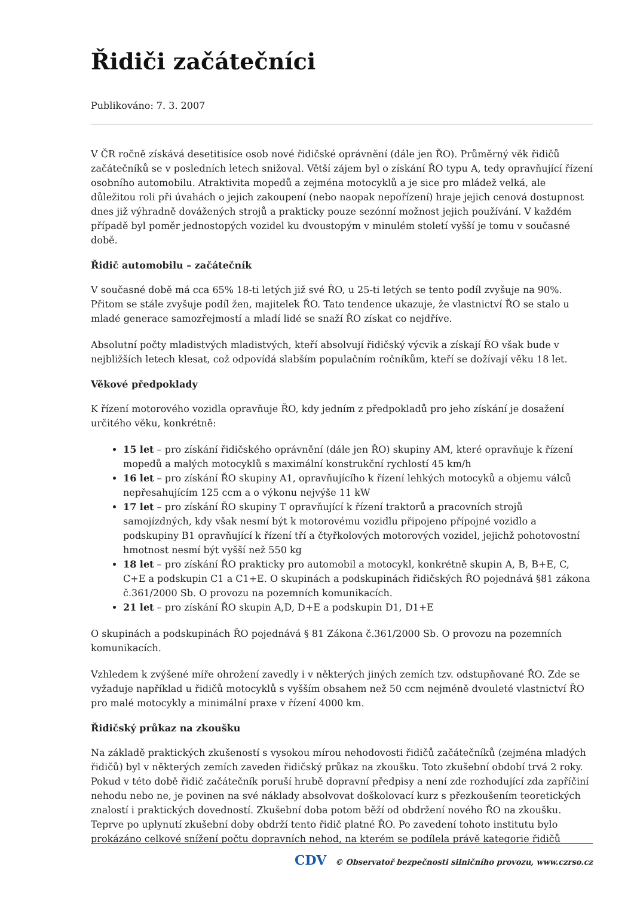Řidiči začátečníci
Publikováno: 7. 3. 2007
V ČR ročně získává desetitisíce osob nové řidičské oprávnění (dále jen ŘO). Průměrný věk řidičů začátečníků se v posledních letech snižoval. Větší zájem byl o získání ŘO typu A, tedy opravňující řízení osobního automobilu. Atraktivita mopedů a zejména motocyklů a je sice pro mládež velká, ale důležitou roli při úvahách o jejich zakoupení (nebo naopak nepořízení) hraje jejich cenová dostupnost dnes již výhradně dovážených strojů a prakticky pouze sezónní možnost jejich používání. V každém případě byl poměr jednostopých vozidel ku dvoustopým v minulém století vyšší je tomu v současné době.
Řidič automobilu – začátečník
V současné době má cca 65% 18-ti letých již své ŘO, u 25-ti letých se tento podíl zvyšuje na 90%. Přitom se stále zvyšuje podíl žen, majitelek ŘO. Tato tendence ukazuje, že vlastnictví ŘO se stalo u mladé generace samozřejmostí a mladí lidé se snaží ŘO získat co nejdříve.
Absolutní počty mladistvých mladistvých, kteří absolvují řidičský výcvik a získají ŘO však bude v nejbližších letech klesat, což odpovídá slabším populačním ročníkům, kteří se dožívají věku 18 let.
Věkové předpoklady
K řízení motorového vozidla opravňuje ŘO, kdy jedním z předpokladů pro jeho získání je dosažení určitého věku, konkrétně:
15 let – pro získání řidičského oprávnění (dále jen ŘO) skupiny AM, které opravňuje k řízení mopedů a malých motocyklů s maximální konstrukční rychlostí 45 km/h
16 let – pro získání ŘO skupiny A1, opravňujícího k řízení lehkých motocyků a objemu válců nepřesahujícím 125 ccm a o výkonu nejvýše 11 kW
17 let – pro získání ŘO skupiny T opravňující k řízení traktorů a pracovních strojů samojízdných, kdy však nesmí být k motorovému vozidlu připojeno přípojné vozidlo a podskupiny B1 opravňující k řízení tří a čtyřkolových motorových vozidel, jejichž pohotovostní hmotnost nesmí být vyšší než 550 kg
18 let – pro získání ŘO prakticky pro automobil a motocykl, konkrétně skupin A, B, B+E, C, C+E a podskupin C1 a C1+E. O skupinách a podskupinách řidičských ŘO pojednává §81 zákona č.361/2000 Sb. O provozu na pozemních komunikacích.
21 let – pro získání ŘO skupin A,D, D+E a podskupin D1, D1+E
O skupinách a podskupinách ŘO pojednává § 81 Zákona č.361/2000 Sb. O provozu na pozemních komunikacích.
Vzhledem k zvýšené míře ohrožení zavedly i v některých jiných zemích tzv. odstupňované ŘO. Zde se vyžaduje například u řidičů motocyklů s vyšším obsahem než 50 ccm nejméně dvouleté vlastnictví ŘO pro malé motocykly a minimální praxe v řízení 4000 km.
Řidičský průkaz na zkoušku
Na základě praktických zkušeností s vysokou mírou nehodovosti řidičů začátečníků (zejména mladých řidičů) byl v některých zemích zaveden řidičský průkaz na zkoušku. Toto zkušební období trvá 2 roky. Pokud v této době řidič začátečník poruší hrubě dopravní předpisy a není zde rozhodující zda zapříčiní nehodu nebo ne, je povinen na své náklady absolvovat doškolovací kurz s přezkoušením teoretických znalostí i praktických dovedností. Zkušební doba potom běží od obdržení nového ŘO na zkoušku. Teprve po uplynutí zkušební doby obdrží tento řidič platné ŘO. Po zavedení tohoto institutu bylo prokázáno celkové snížení počtu dopravních nehod, na kterém se podílela právě kategorie řidičů
CDV © Observatoř bezpečnosti silničního provozu, www.czrso.cz